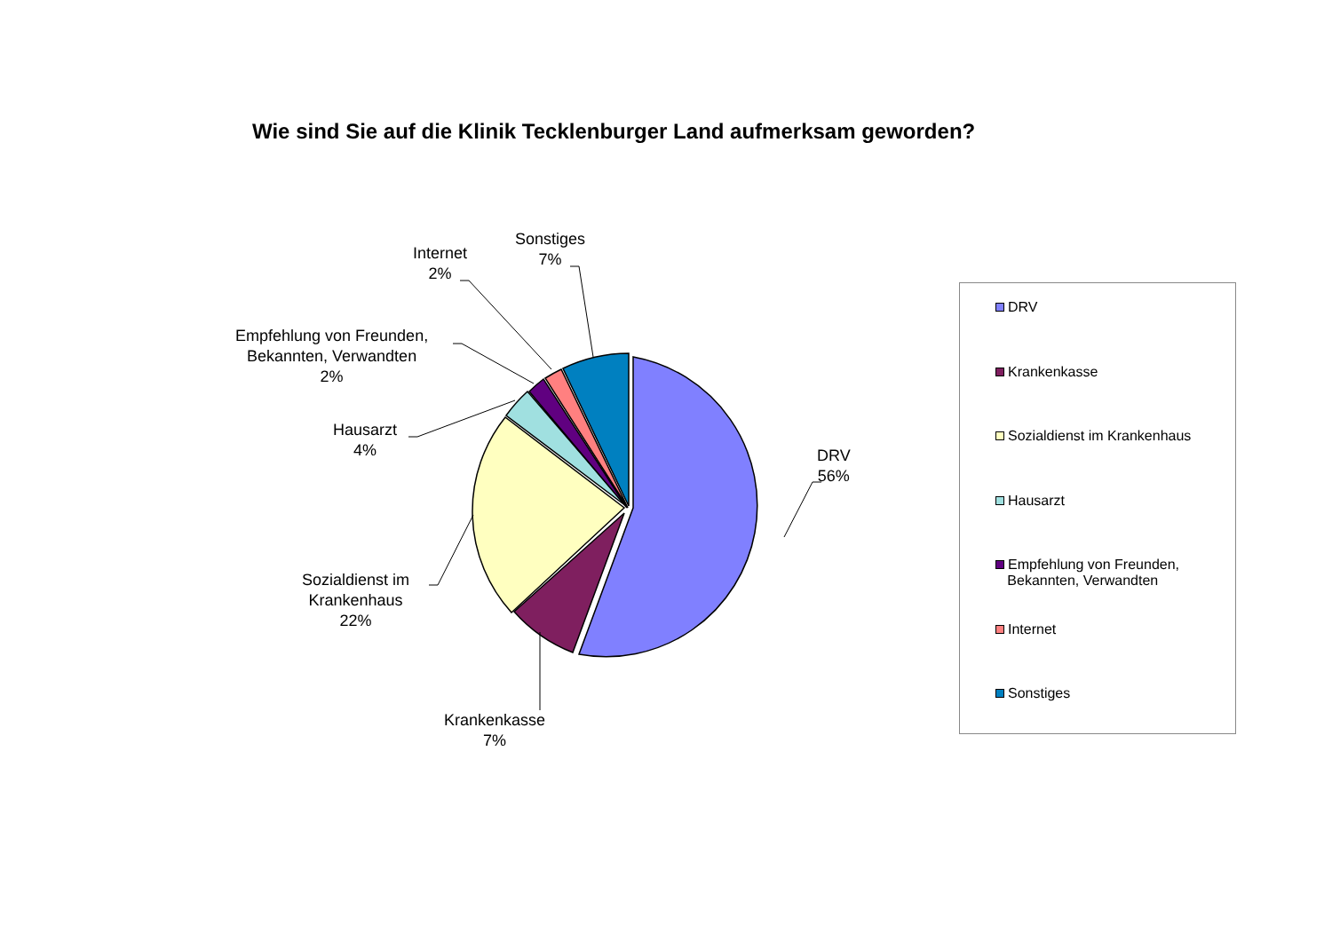Wie sind Sie auf die Klinik Tecklenburger Land aufmerksam geworden?
Sonstiges
7%
Internet
2%
Empfehlung von Freunden,
Bekannten, Verwandten
2%
Hausarzt
4%
Sozialdienst im
Krankenhaus
22%
Krankenkasse
7%
DRV
56%
DRV
Krankenkasse
Sozialdienst im Krankenhaus
Hausarzt
Empfehlung von Freunden,
Bekannten, Verwandten
Internet
Sonstiges